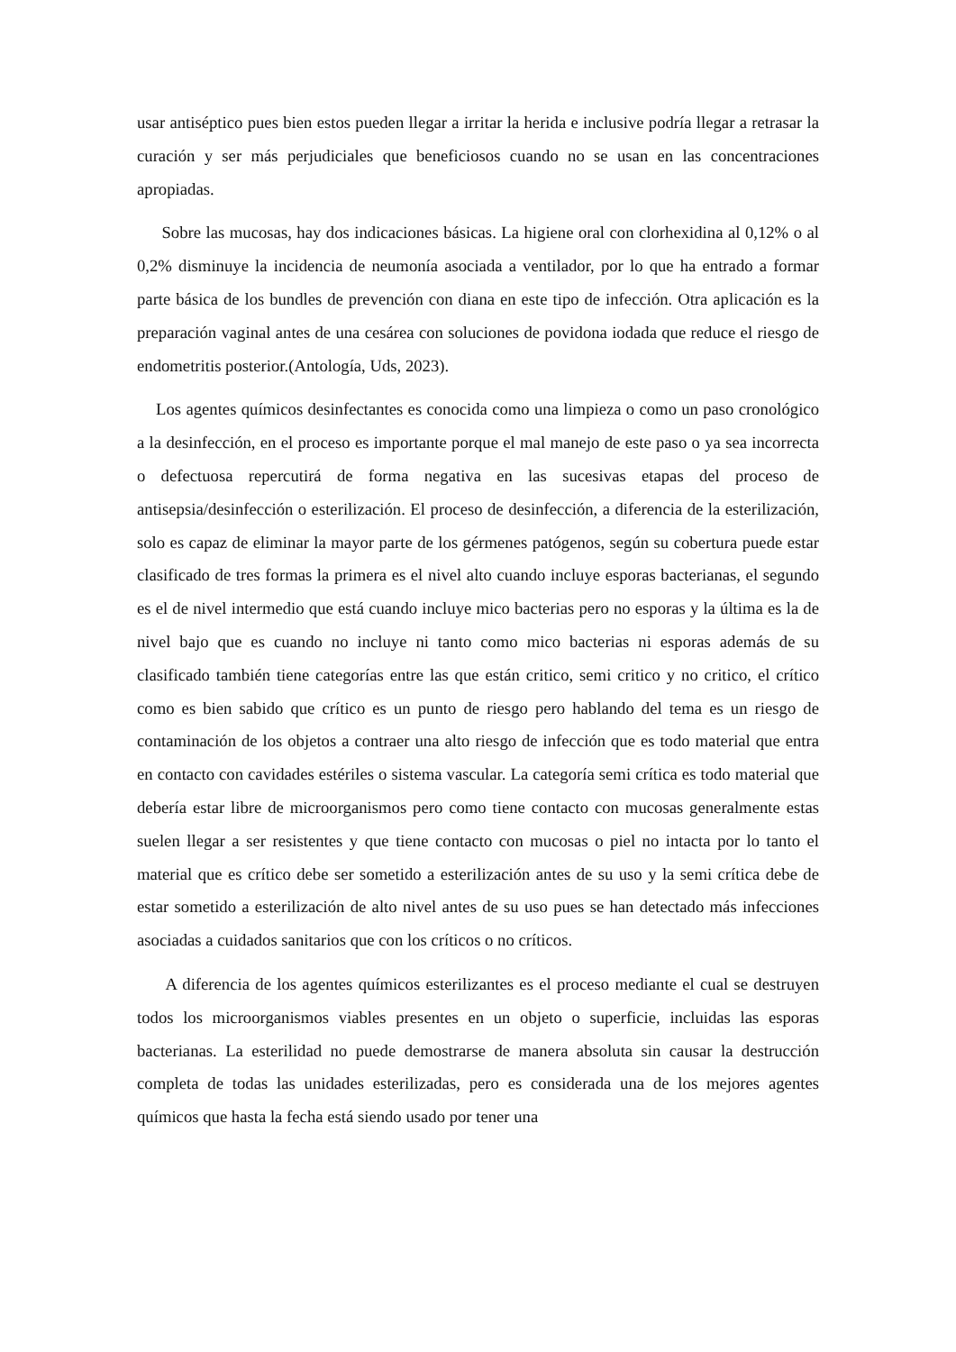usar antiséptico pues bien estos pueden llegar a irritar la herida e inclusive podría llegar a retrasar la curación y ser más perjudiciales que beneficiosos cuando no se usan en las concentraciones apropiadas.
Sobre las mucosas, hay dos indicaciones básicas. La higiene oral con clorhexidina al 0,12% o al 0,2% disminuye la incidencia de neumonía asociada a ventilador, por lo que ha entrado a formar parte básica de los bundles de prevención con diana en este tipo de infección. Otra aplicación es la preparación vaginal antes de una cesárea con soluciones de povidona iodada que reduce el riesgo de endometritis posterior.(Antología, Uds, 2023).
Los agentes químicos desinfectantes es conocida como una limpieza o como un paso cronológico a la desinfección, en el proceso es importante porque el mal manejo de este paso o ya sea incorrecta o defectuosa repercutirá de forma negativa en las sucesivas etapas del proceso de antisepsia/desinfección o esterilización. El proceso de desinfección, a diferencia de la esterilización, solo es capaz de eliminar la mayor parte de los gérmenes patógenos, según su cobertura puede estar clasificado de tres formas la primera es el nivel alto cuando incluye esporas bacterianas, el segundo es el de nivel intermedio que está cuando incluye mico bacterias pero no esporas y la última es la de nivel bajo que es cuando no incluye ni tanto como mico bacterias ni esporas además de su clasificado también tiene categorías entre las que están critico, semi critico y no critico, el crítico como es bien sabido que crítico es un punto de riesgo pero hablando del tema es un riesgo de contaminación de los objetos a contraer una alto riesgo de infección que es todo material que entra en contacto con cavidades estériles o sistema vascular. La categoría semi crítica es todo material que debería estar libre de microorganismos pero como tiene contacto con mucosas generalmente estas suelen llegar a ser resistentes y que tiene contacto con mucosas o piel no intacta por lo tanto el material que es crítico debe ser sometido a esterilización antes de su uso y la semi crítica debe de estar sometido a esterilización de alto nivel antes de su uso pues se han detectado más infecciones asociadas a cuidados sanitarios que con los críticos o no críticos.
A diferencia de los agentes químicos esterilizantes es el proceso mediante el cual se destruyen todos los microorganismos viables presentes en un objeto o superficie, incluidas las esporas bacterianas. La esterilidad no puede demostrarse de manera absoluta sin causar la destrucción completa de todas las unidades esterilizadas, pero es considerada una de los mejores agentes químicos que hasta la fecha está siendo usado por tener una